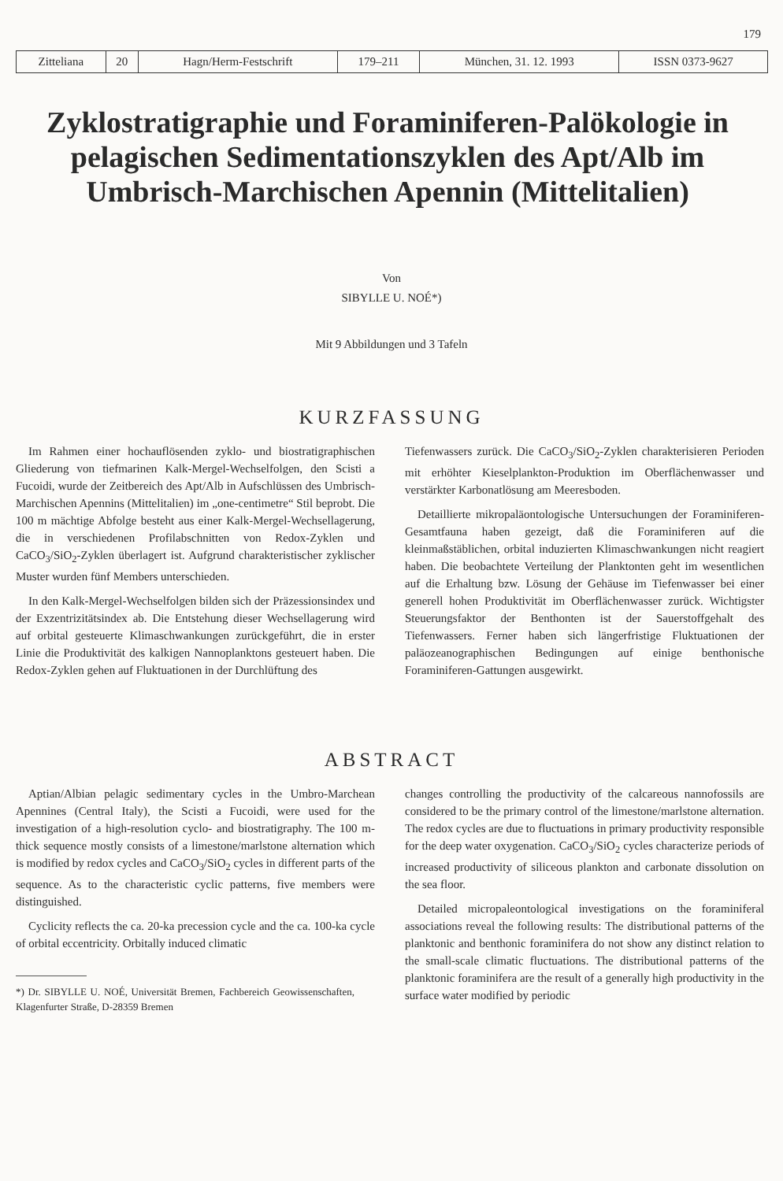179
| Zitteliana | 20 | Hagn/Herm-Festschrift | 179–211 | München, 31. 12. 1993 | ISSN 0373-9627 |
Zyklostratigraphie und Foraminiferen-Palökologie in pelagischen Sedimentationszyklen des Apt/Alb im Umbrisch-Marchischen Apennin (Mittelitalien)
Von
SIBYLLE U. NOÉ*)
Mit 9 Abbildungen und 3 Tafeln
KURZFASSUNG
Im Rahmen einer hochauflösenden zyklo- und biostratigraphischen Gliederung von tiefmarinen Kalk-Mergel-Wechselfolgen, den Scisti a Fucoidi, wurde der Zeitbereich des Apt/Alb in Aufschlüssen des Umbrisch-Marchischen Apennins (Mittelitalien) im „one-centimetre“ Stil beprobt. Die 100 m mächtige Abfolge besteht aus einer Kalk-Mergel-Wechsellagerung, die in verschiedenen Profilabschnitten von Redox-Zyklen und CaCO<sub>3</sub>/SiO<sub>2</sub>-Zyklen überlagert ist. Aufgrund charakteristischer zyklischer Muster wurden fünf Members unterschieden.
In den Kalk-Mergel-Wechselfolgen bilden sich der Präzessionsindex und der Exzentrizitätsindex ab. Die Entstehung dieser Wechsellagerung wird auf orbital gesteuerte Klimaschwankungen zurückgeführt, die in erster Linie die Produktivität des kalkigen Nannoplanktons gesteuert haben. Die Redox-Zyklen gehen auf Fluktuationen in der Durchlüftung des
Tiefenwassers zurück. Die CaCO<sub>3</sub>/SiO<sub>2</sub>-Zyklen charakterisieren Perioden mit erhöhter Kieselplankton-Produktion im Oberflächenwasser und verstärkter Karbonatlösung am Meeresboden.
Detaillierte mikropaläontologische Untersuchungen der Foraminiferen-Gesamtfauna haben gezeigt, daß die Foraminiferen auf die kleinmaßstäblichen, orbital induzierten Klimaschwankungen nicht reagiert haben. Die beobachtete Verteilung der Planktonten geht im wesentlichen auf die Erhaltung bzw. Lösung der Gehäuse im Tiefenwasser bei einer generell hohen Produktivität im Oberflächenwasser zurück. Wichtigster Steuerungsfaktor der Benthonten ist der Sauerstoffgehalt des Tiefenwassers. Ferner haben sich längerfristige Fluktuationen der paläozeanographischen Bedingungen auf einige benthonische Foraminiferen-Gattungen ausgewirkt.
ABSTRACT
Aptian/Albian pelagic sedimentary cycles in the Umbro-Marchean Apennines (Central Italy), the Scisti a Fucoidi, were used for the investigation of a high-resolution cyclo- and biostratigraphy. The 100 m-thick sequence mostly consists of a limestone/marlstone alternation which is modified by redox cycles and CaCO<sub>3</sub>/SiO<sub>2</sub> cycles in different parts of the sequence. As to the characteristic cyclic patterns, five members were distinguished.
Cyclicity reflects the ca. 20-ka precession cycle and the ca. 100-ka cycle of orbital eccentricity. Orbitally induced climatic
*) Dr. SIBYLLE U. NOÉ, Universität Bremen, Fachbereich Geowissenschaften, Klagenfurter Straße, D-28359 Bremen
changes controlling the productivity of the calcareous nannofossils are considered to be the primary control of the limestone/marlstone alternation. The redox cycles are due to fluctuations in primary productivity responsible for the deep water oxygenation. CaCO<sub>3</sub>/SiO<sub>2</sub> cycles characterize periods of increased productivity of siliceous plankton and carbonate dissolution on the sea floor.
Detailed micropaleontological investigations on the foraminiferal associations reveal the following results: The distributional patterns of the planktonic and benthonic foraminifera do not show any distinct relation to the small-scale climatic fluctuations. The distributional patterns of the planktonic foraminifera are the result of a generally high productivity in the surface water modified by periodic